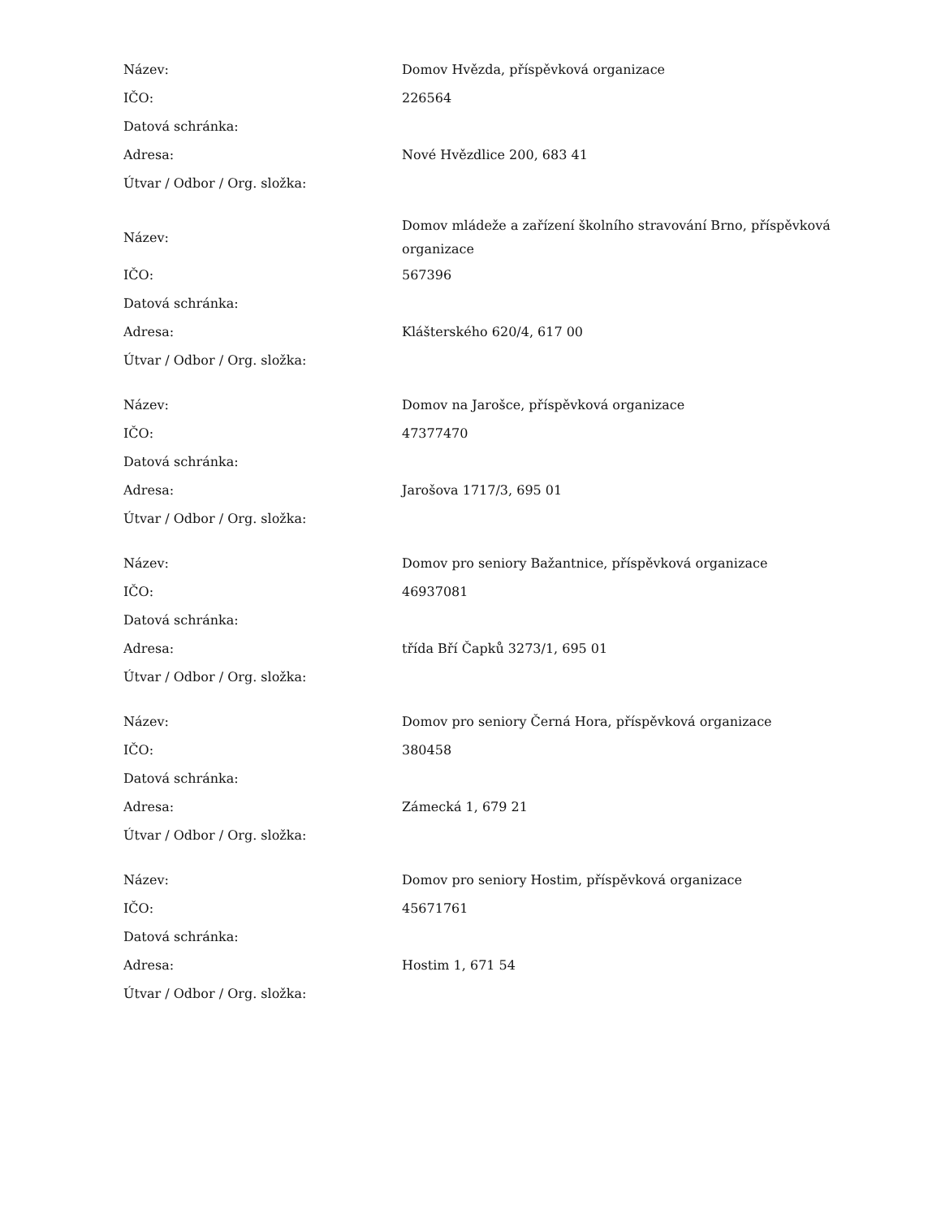| Název: | Domov Hvězda, příspěvková organizace |
| IČO: | 226564 |
| Datová schránka: | |
| Adresa: | Nové Hvězdlice 200, 683 41 |
| Útvar / Odbor / Org. složka: | |
| Název: | Domov mládeže a zařízení školního stravování Brno, příspěvková organizace |
| IČO: | 567396 |
| Datová schránka: | |
| Adresa: | Klášterského 620/4, 617 00 |
| Útvar / Odbor / Org. složka: | |
| Název: | Domov na Jarošce, příspěvková organizace |
| IČO: | 47377470 |
| Datová schránka: | |
| Adresa: | Jarošova 1717/3, 695 01 |
| Útvar / Odbor / Org. složka: | |
| Název: | Domov pro seniory Bažantnice, příspěvková organizace |
| IČO: | 46937081 |
| Datová schránka: | |
| Adresa: | třída Bří Čapků 3273/1, 695 01 |
| Útvar / Odbor / Org. složka: | |
| Název: | Domov pro seniory Černá Hora, příspěvková organizace |
| IČO: | 380458 |
| Datová schránka: | |
| Adresa: | Zámecká 1, 679 21 |
| Útvar / Odbor / Org. složka: | |
| Název: | Domov pro seniory Hostim, příspěvková organizace |
| IČO: | 45671761 |
| Datová schránka: | |
| Adresa: | Hostim 1, 671 54 |
| Útvar / Odbor / Org. složka: | |